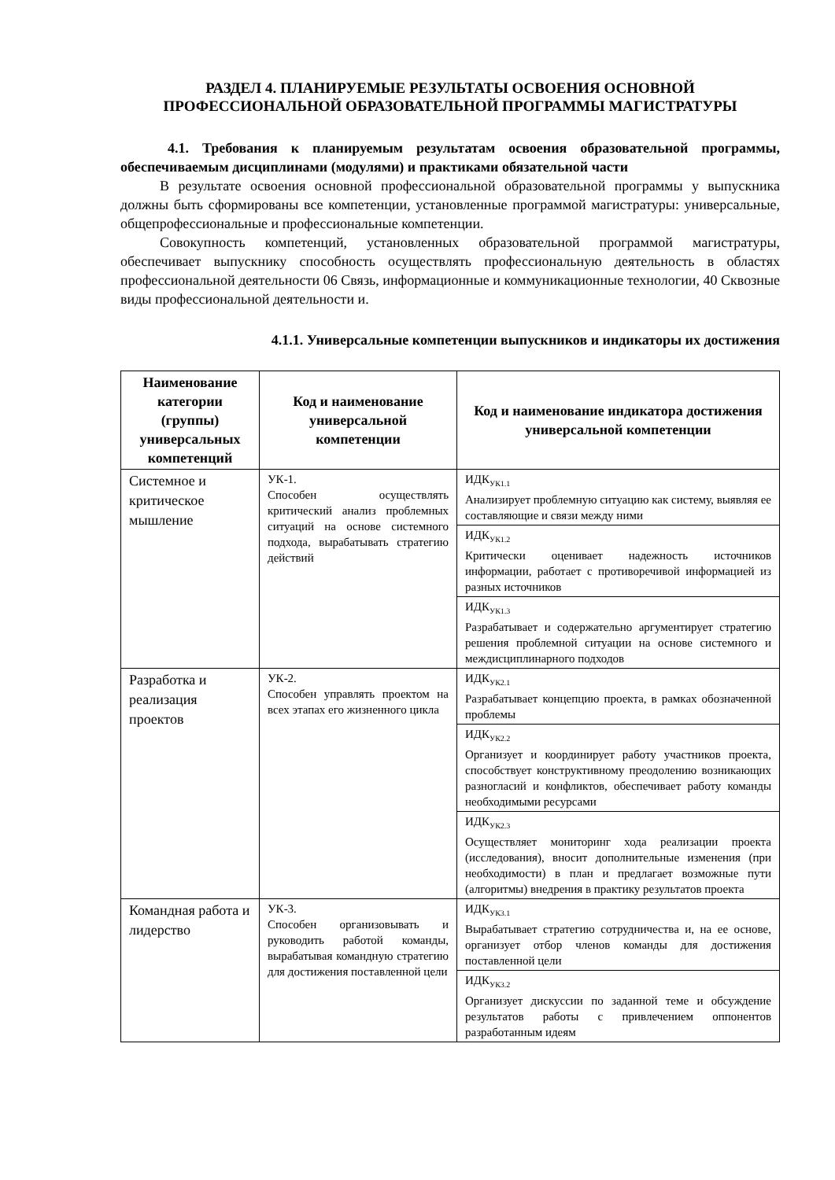РАЗДЕЛ 4. ПЛАНИРУЕМЫЕ РЕЗУЛЬТАТЫ ОСВОЕНИЯ ОСНОВНОЙ ПРОФЕССИОНАЛЬНОЙ ОБРАЗОВАТЕЛЬНОЙ ПРОГРАММЫ МАГИСТРАТУРЫ
4.1. Требования к планируемым результатам освоения образовательной программы, обеспечиваемым дисциплинами (модулями) и практиками обязательной части
В результате освоения основной профессиональной образовательной программы у выпускника должны быть сформированы все компетенции, установленные программой магистратуры: универсальные, общепрофессиональные и профессиональные компетенции.
Совокупность компетенций, установленных образовательной программой магистратуры, обеспечивает выпускнику способность осуществлять профессиональную деятельность в областях профессиональной деятельности 06 Связь, информационные и коммуникационные технологии, 40 Сквозные виды профессиональной деятельности и.
4.1.1. Универсальные компетенции выпускников и индикаторы их достижения
| Наименование категории (группы) универсальных компетенций | Код и наименование универсальной компетенции | Код и наименование индикатора достижения универсальной компетенции |
| --- | --- | --- |
| Системное и критическое мышление | УК-1. Способен осуществлять критический анализ проблемных ситуаций на основе системного подхода, вырабатывать стратегию действий | ИДК<sub>УК1.1</sub> Анализирует проблемную ситуацию как систему, выявляя ее составляющие и связи между ними |
| | | ИДК<sub>УК1.2</sub> Критически оценивает надежность источников информации, работает с противоречивой информацией из разных источников |
| | | ИДК<sub>УК1.3</sub> Разрабатывает и содержательно аргументирует стратегию решения проблемной ситуации на основе системного и междисциплинарного подходов |
| Разработка и реализация проектов | УК-2. Способен управлять проектом на всех этапах его жизненного цикла | ИДК<sub>УК2.1</sub> Разрабатывает концепцию проекта, в рамках обозначенной проблемы |
| | | ИДК<sub>УК2.2</sub> Организует и координирует работу участников проекта, способствует конструктивному преодолению возникающих разногласий и конфликтов, обеспечивает работу команды необходимыми ресурсами |
| | | ИДК<sub>УК2.3</sub> Осуществляет мониторинг хода реализации проекта (исследования), вносит дополнительные изменения (при необходимости) в план и предлагает возможные пути (алгоритмы) внедрения в практику результатов проекта |
| Командная работа и лидерство | УК-3. Способен организовывать и руководить работой команды, вырабатывая командную стратегию для достижения поставленной цели | ИДК<sub>УК3.1</sub> Вырабатывает стратегию сотрудничества и, на ее основе, организует отбор членов команды для достижения поставленной цели |
| | | ИДК<sub>УК3.2</sub> Организует дискуссии по заданной теме и обсуждение результатов работы с привлечением оппонентов разработанным идеям |